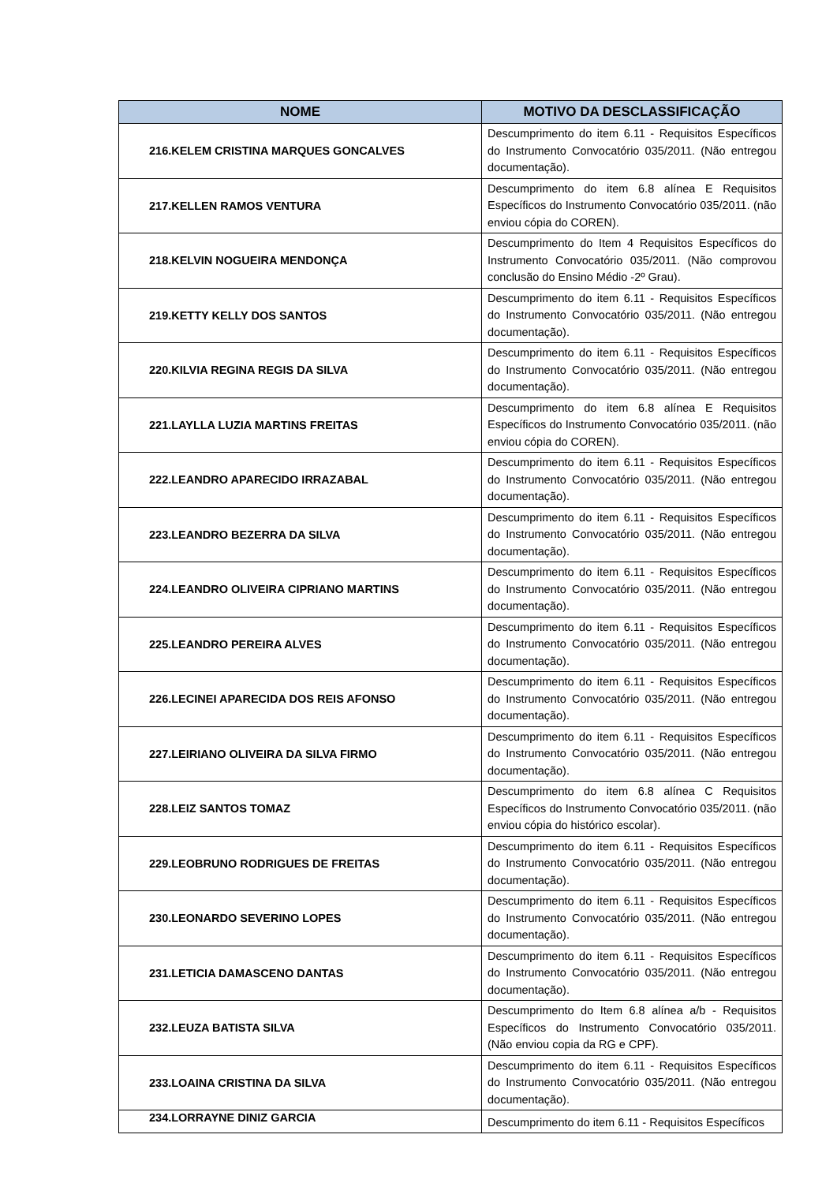| NOME | MOTIVO DA DESCLASSIFICAÇÃO |
| --- | --- |
| 216.KELEM CRISTINA MARQUES GONCALVES | Descumprimento do item 6.11 - Requisitos Específicos do Instrumento Convocatório 035/2011. (Não entregou documentação). |
| 217.KELLEN RAMOS VENTURA | Descumprimento do item 6.8 alínea E Requisitos Específicos do Instrumento Convocatório 035/2011. (não enviou cópia do COREN). |
| 218.KELVIN NOGUEIRA MENDONÇA | Descumprimento do Item 4 Requisitos Específicos do Instrumento Convocatório 035/2011. (Não comprovou conclusão do Ensino Médio -2º Grau). |
| 219.KETTY KELLY DOS SANTOS | Descumprimento do item 6.11 - Requisitos Específicos do Instrumento Convocatório 035/2011. (Não entregou documentação). |
| 220.KILVIA REGINA REGIS DA SILVA | Descumprimento do item 6.11 - Requisitos Específicos do Instrumento Convocatório 035/2011. (Não entregou documentação). |
| 221.LAYLLA LUZIA MARTINS FREITAS | Descumprimento do item 6.8 alínea E Requisitos Específicos do Instrumento Convocatório 035/2011. (não enviou cópia do COREN). |
| 222.LEANDRO APARECIDO IRRAZABAL | Descumprimento do item 6.11 - Requisitos Específicos do Instrumento Convocatório 035/2011. (Não entregou documentação). |
| 223.LEANDRO BEZERRA DA SILVA | Descumprimento do item 6.11 - Requisitos Específicos do Instrumento Convocatório 035/2011. (Não entregou documentação). |
| 224.LEANDRO OLIVEIRA CIPRIANO MARTINS | Descumprimento do item 6.11 - Requisitos Específicos do Instrumento Convocatório 035/2011. (Não entregou documentação). |
| 225.LEANDRO PEREIRA ALVES | Descumprimento do item 6.11 - Requisitos Específicos do Instrumento Convocatório 035/2011. (Não entregou documentação). |
| 226.LECINEI APARECIDA DOS REIS AFONSO | Descumprimento do item 6.11 - Requisitos Específicos do Instrumento Convocatório 035/2011. (Não entregou documentação). |
| 227.LEIRIANO OLIVEIRA DA SILVA FIRMO | Descumprimento do item 6.11 - Requisitos Específicos do Instrumento Convocatório 035/2011. (Não entregou documentação). |
| 228.LEIZ SANTOS TOMAZ | Descumprimento do item 6.8 alínea C Requisitos Específicos do Instrumento Convocatório 035/2011. (não enviou cópia do histórico escolar). |
| 229.LEOBRUNO RODRIGUES DE FREITAS | Descumprimento do item 6.11 - Requisitos Específicos do Instrumento Convocatório 035/2011. (Não entregou documentação). |
| 230.LEONARDO SEVERINO LOPES | Descumprimento do item 6.11 - Requisitos Específicos do Instrumento Convocatório 035/2011. (Não entregou documentação). |
| 231.LETICIA DAMASCENO DANTAS | Descumprimento do item 6.11 - Requisitos Específicos do Instrumento Convocatório 035/2011. (Não entregou documentação). |
| 232.LEUZA BATISTA SILVA | Descumprimento do Item 6.8 alínea a/b - Requisitos Específicos do Instrumento Convocatório 035/2011. (Não enviou copia da RG e CPF). |
| 233.LOAINA CRISTINA DA SILVA | Descumprimento do item 6.11 - Requisitos Específicos do Instrumento Convocatório 035/2011. (Não entregou documentação). |
| 234.LORRAYNE DINIZ GARCIA | Descumprimento do item 6.11 - Requisitos Específicos |